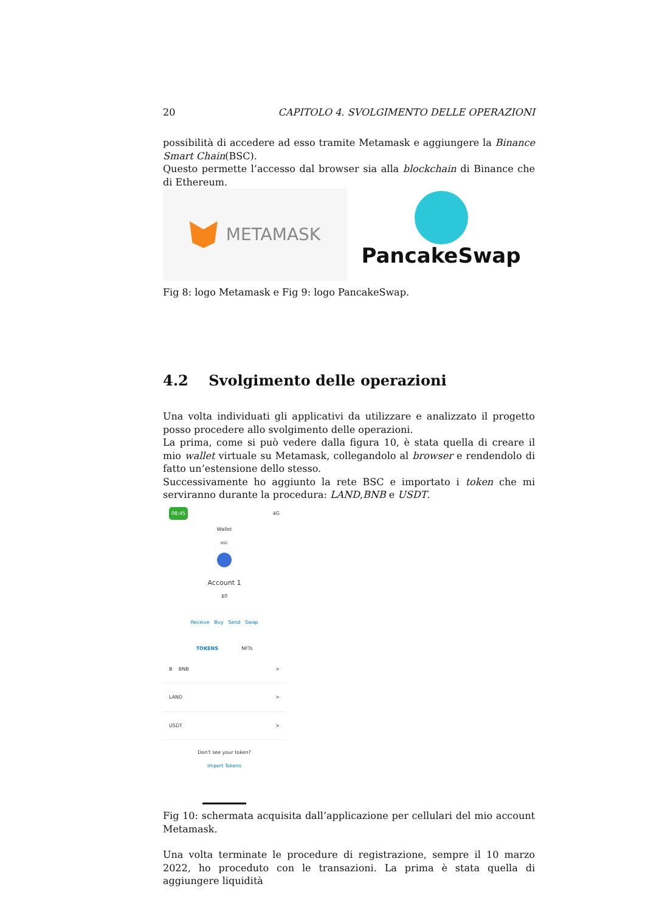20 CAPITOLO 4. SVOLGIMENTO DELLE OPERAZIONI
possibilità di accedere ad esso tramite Metamask e aggiungere la Binance Smart Chain(BSC).
Questo permette l’accesso dal browser sia alla blockchain di Binance che di Ethereum.
METAMASK
PancakeSwap
Fig 8: logo Metamask e Fig 9: logo PancakeSwap.
4.2 Svolgimento delle operazioni
Una volta individuati gli applicativi da utilizzare e analizzato il progetto posso procedere allo svolgimento delle operazioni.
La prima, come si può vedere dalla figura 10, è stata quella di creare il mio wallet virtuale su Metamask, collegandolo al browser e rendendolo di fatto un’estensione dello stesso.
Successivamente ho aggiunto la rete BSC e importato i token che mi serviranno durante la procedura: LAND,BNB e USDT.
08:45 4G
Wallet
BSC
Account 1
$0
Receive Buy Send Swap
TOKENS NFTs
B BNB >
LAND >
USDT >
Don't see your token?
Import Tokens
Fig 10: schermata acquisita dall’applicazione per cellulari del mio account Metamask.
Una volta terminate le procedure di registrazione, sempre il 10 marzo 2022, ho proceduto con le transazioni. La prima è stata quella di aggiungere liquidità